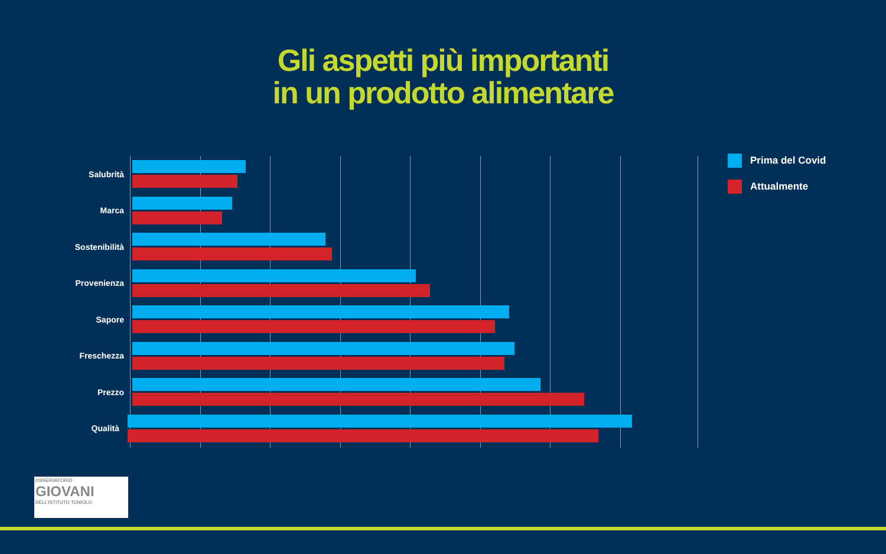Gli aspetti più importanti
in un prodotto alimentare
Salubrità
Marca
Sostenibilità
Provenienza
Sapore
Freschezza
Prezzo
Qualità
Prima del Covid
Attualmente
OSSERVATORIO
GIOVANI
DELL'ISTITUTO TONIOLO